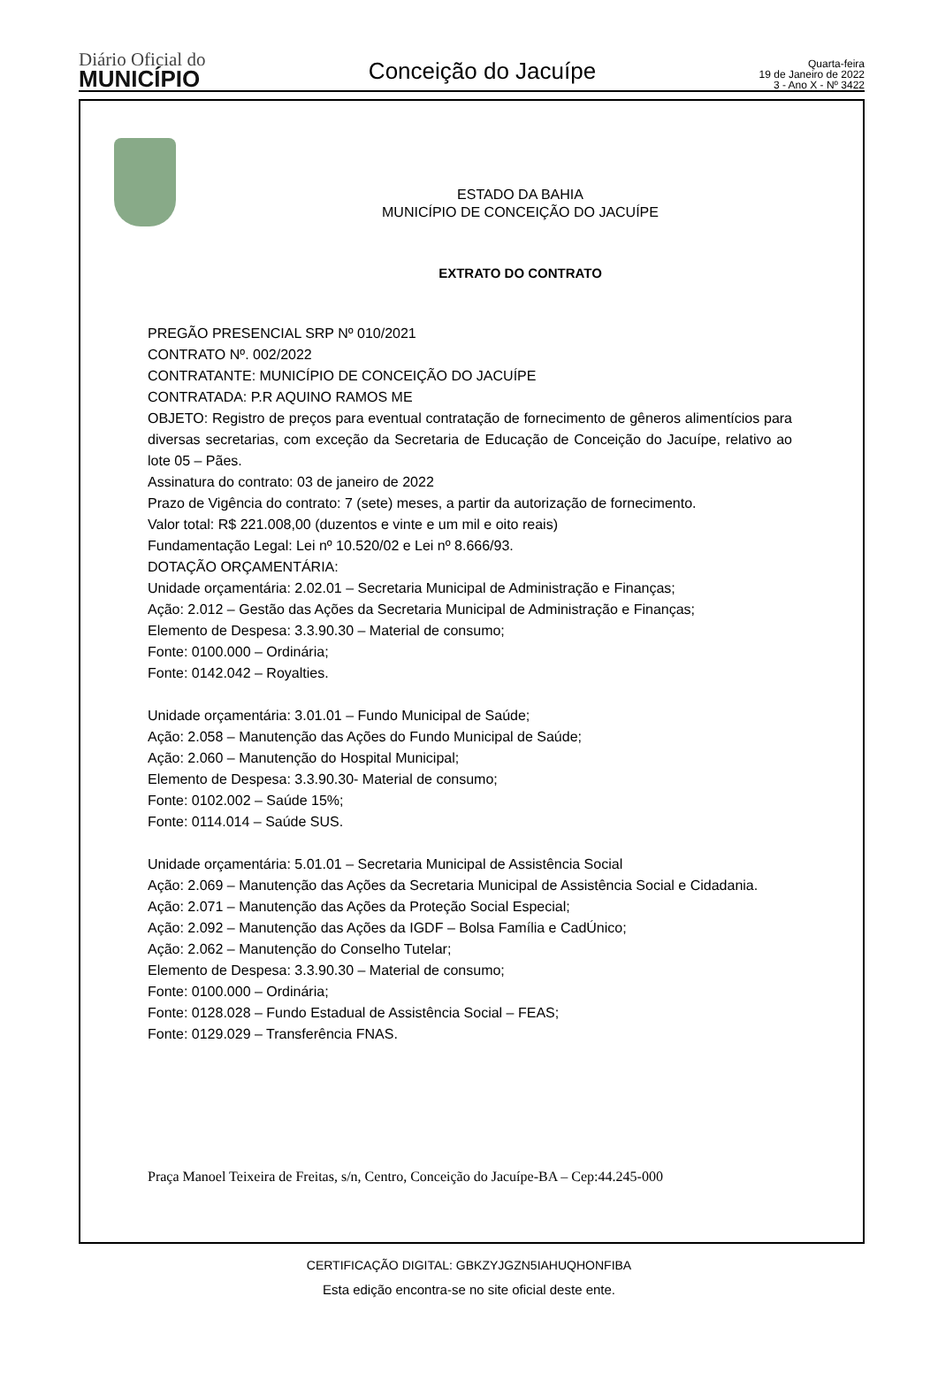Diário Oficial do
MUNICÍPIO
Conceição do Jacuípe
Quarta-feira
19 de Janeiro de 2022
3 - Ano X - Nº 3422
ESTADO DA BAHIA
MUNICÍPIO DE CONCEIÇÃO DO JACUÍPE
EXTRATO DO CONTRATO
PREGÃO PRESENCIAL SRP Nº 010/2021
CONTRATO Nº. 002/2022
CONTRATANTE: MUNICÍPIO DE CONCEIÇÃO DO JACUÍPE
CONTRATADA: P.R AQUINO RAMOS ME
OBJETO: Registro de preços para eventual contratação de fornecimento de gêneros alimentícios para diversas secretarias, com exceção da Secretaria de Educação de Conceição do Jacuípe, relativo ao lote 05 – Pães.
Assinatura do contrato: 03 de janeiro de 2022
Prazo de Vigência do contrato: 7 (sete) meses, a partir da autorização de fornecimento.
Valor total: R$ 221.008,00 (duzentos e vinte e um mil e oito reais)
Fundamentação Legal: Lei nº 10.520/02 e Lei nº 8.666/93.
DOTAÇÃO ORÇAMENTÁRIA:
Unidade orçamentária: 2.02.01 – Secretaria Municipal de Administração e Finanças;
Ação: 2.012 – Gestão das Ações da Secretaria Municipal de Administração e Finanças;
Elemento de Despesa: 3.3.90.30 – Material de consumo;
Fonte: 0100.000 – Ordinária;
Fonte: 0142.042 – Royalties.
Unidade orçamentária: 3.01.01 – Fundo Municipal de Saúde;
Ação: 2.058 – Manutenção das Ações do Fundo Municipal de Saúde;
Ação: 2.060 – Manutenção do Hospital Municipal;
Elemento de Despesa: 3.3.90.30- Material de consumo;
Fonte: 0102.002 – Saúde 15%;
Fonte: 0114.014 – Saúde SUS.
Unidade orçamentária: 5.01.01 – Secretaria Municipal de Assistência Social
Ação: 2.069 – Manutenção das Ações da Secretaria Municipal de Assistência Social e Cidadania.
Ação: 2.071 – Manutenção das Ações da Proteção Social Especial;
Ação: 2.092 – Manutenção das Ações da IGDF – Bolsa Família e CadÚnico;
Ação: 2.062 – Manutenção do Conselho Tutelar;
Elemento de Despesa: 3.3.90.30 – Material de consumo;
Fonte: 0100.000 – Ordinária;
Fonte: 0128.028 – Fundo Estadual de Assistência Social – FEAS;
Fonte: 0129.029 – Transferência FNAS.
Praça Manoel Teixeira de Freitas, s/n, Centro, Conceição do Jacuípe-BA – Cep:44.245-000
CERTIFICAÇÃO DIGITAL: GBKZYJGZN5IAHUQHONFIBA
Esta edição encontra-se no site oficial deste ente.